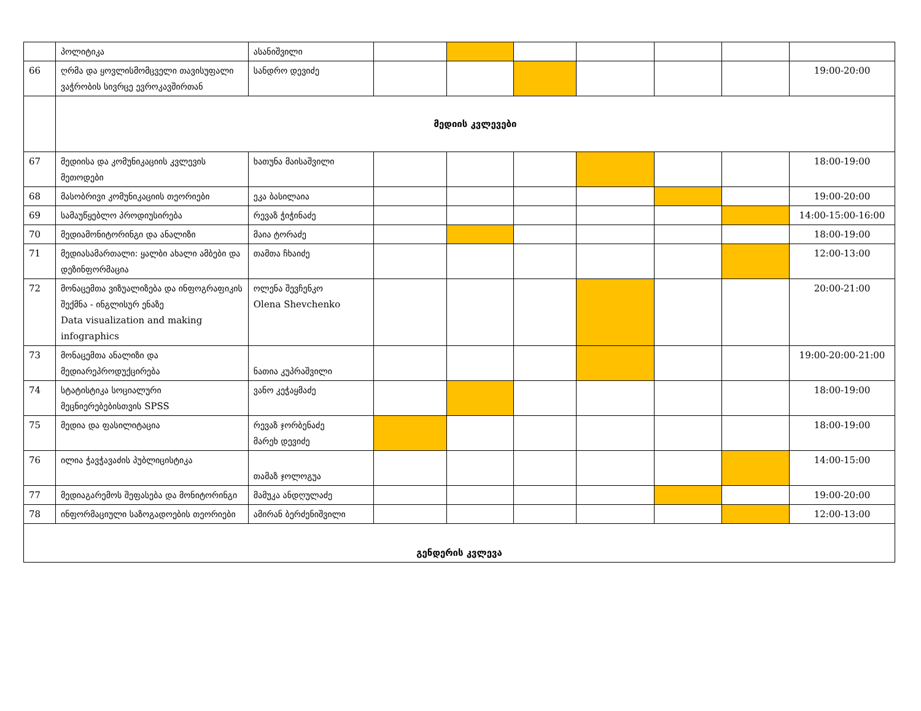| | პოლიტიკა | ასანიშვილი | | | | | | | |
| 66 | ღრმა და ყოვლისმომცველი თავისუფალი ვაჭრობის სივრცე ევროკავშირთან | სანდრო დევიძე | | | | | | | 19:00-20:00 |
| | მედიის კვლევები | | | | | | | | |
| 67 | მედიისა და კომუნიკაციის კვლევის მეთოდები | ხათუნა მაისაშვილი | | | | | | | 18:00-19:00 |
| 68 | მასობრივი კომუნიკაციის თეორიები | ეკა ბასილაია | | | | | | | 19:00-20:00 |
| 69 | სამაუწყებლო პროდიუსირება | რევაზ ჭიჭინაძე | | | | | | | 14:00-15:00-16:00 |
| 70 | მედიამონიტორინგი და ანალიზი | მაია ტორაძე | | | | | | | 18:00-19:00 |
| 71 | მედიასამართალი: ყალბი ახალი ამბები და დეზინფორმაცია | თამთა ჩხაიძე | | | | | | | 12:00-13:00 |
| 72 | მონაცემთა ვიზუალიზება და ინფოგრაფიკის შექმნა - ინგლისურ ენაზე Data visualization and making infographics | ოლენა შევჩენკო Olena Shevchenko | | | | | | | 20:00-21:00 |
| 73 | მონაცემთა ანალიზი და მედიარეპროდუქცირება | ნათია კუპრაშვილი | | | | | | | 19:00-20:00-21:00 |
| 74 | სტატისტიკა სოციალური მეცნიერებებისთვის SPSS | ვანო კეჭაყმაძე | | | | | | | 18:00-19:00 |
| 75 | მედია და ფასილიტაცია | რევაზ ჯორბენაძე მარეხ დევიძე | | | | | | | 18:00-19:00 |
| 76 | ილია ჭავჭავაძის პუბლიცისტიკა | თამაზ ჯოლოგუა | | | | | | | 14:00-15:00 |
| 77 | მედიაგარემოს შეფასება და მონიტორინგი | მამუკა ანდღულაძე | | | | | | | 19:00-20:00 |
| 78 | ინფორმაციული საზოგადოების თეორიები | ამირან ბერძენიშვილი | | | | | | | 12:00-13:00 |
| გენდერის კვლევა | | | | | | | | | |